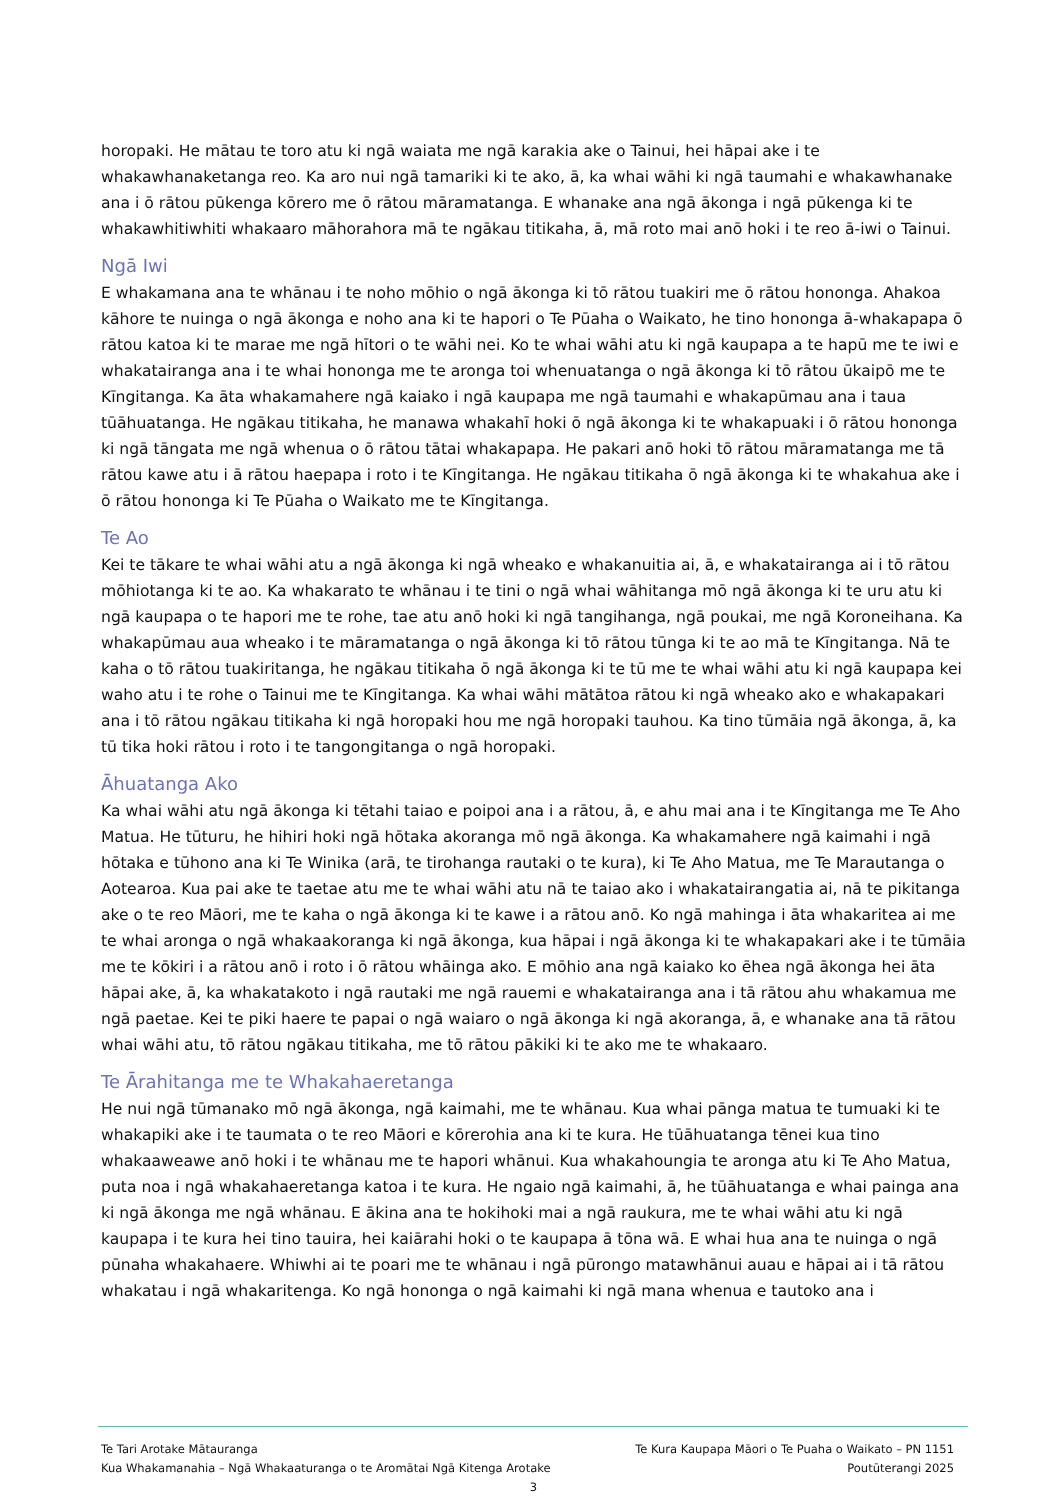horopaki. He mātau te toro atu ki ngā waiata me ngā karakia ake o Tainui, hei hāpai ake i te whakawhanaketanga reo. Ka aro nui ngā tamariki ki te ako, ā, ka whai wāhi ki ngā taumahi e whakawhanake ana i ō rātou pūkenga kōrero me ō rātou māramatanga. E whanake ana ngā ākonga i ngā pūkenga ki te whakawhitiwhiti whakaaro māhorahora mā te ngākau titikaha, ā, mā roto mai anō hoki i te reo ā-iwi o Tainui.
Ngā Iwi
E whakamana ana te whānau i te noho mōhio o ngā ākonga ki tō rātou tuakiri me ō rātou hononga. Ahakoa kāhore te nuinga o ngā ākonga e noho ana ki te hapori o Te Pūaha o Waikato, he tino hononga ā-whakapapa ō rātou katoa ki te marae me ngā hītori o te wāhi nei. Ko te whai wāhi atu ki ngā kaupapa a te hapū me te iwi e whakatairanga ana i te whai hononga me te aronga toi whenuatanga o ngā ākonga ki tō rātou ūkaipō me te Kīngitanga. Ka āta whakamahere ngā kaiako i ngā kaupapa me ngā taumahi e whakapūmau ana i taua tūāhuatanga. He ngākau titikaha, he manawa whakahī hoki ō ngā ākonga ki te whakapuaki i ō rātou hononga ki ngā tāngata me ngā whenua o ō rātou tātai whakapapa. He pakari anō hoki tō rātou māramatanga me tā rātou kawe atu i ā rātou haepapa i roto i te Kīngitanga. He ngākau titikaha ō ngā ākonga ki te whakahua ake i ō rātou hononga ki Te Pūaha o Waikato me te Kīngitanga.
Te Ao
Kei te tākare te whai wāhi atu a ngā ākonga ki ngā wheako e whakanuitia ai, ā, e whakatairanga ai i tō rātou mōhiotanga ki te ao. Ka whakarato te whānau i te tini o ngā whai wāhitanga mō ngā ākonga ki te uru atu ki ngā kaupapa o te hapori me te rohe, tae atu anō hoki ki ngā tangihanga, ngā poukai, me ngā Koroneihana. Ka whakapūmau aua wheako i te māramatanga o ngā ākonga ki tō rātou tūnga ki te ao mā te Kīngitanga. Nā te kaha o tō rātou tuakiritanga, he ngākau titikaha ō ngā ākonga ki te tū me te whai wāhi atu ki ngā kaupapa kei waho atu i te rohe o Tainui me te Kīngitanga. Ka whai wāhi mātātoa rātou ki ngā wheako ako e whakapakari ana i tō rātou ngākau titikaha ki ngā horopaki hou me ngā horopaki tauhou. Ka tino tūmāia ngā ākonga, ā, ka tū tika hoki rātou i roto i te tangongitanga o ngā horopaki.
Āhuatanga Ako
Ka whai wāhi atu ngā ākonga ki tētahi taiao e poipoi ana i a rātou, ā, e ahu mai ana i te Kīngitanga me Te Aho Matua. He tūturu, he hihiri hoki ngā hōtaka akoranga mō ngā ākonga. Ka whakamahere ngā kaimahi i ngā hōtaka e tūhono ana ki Te Winika (arā, te tirohanga rautaki o te kura), ki Te Aho Matua, me Te Marautanga o Aotearoa. Kua pai ake te taetae atu me te whai wāhi atu nā te taiao ako i whakatairangatia ai, nā te pikitanga ake o te reo Māori, me te kaha o ngā ākonga ki te kawe i a rātou anō. Ko ngā mahinga i āta whakaritea ai me te whai aronga o ngā whakaakoranga ki ngā ākonga, kua hāpai i ngā ākonga ki te whakapakari ake i te tūmāia me te kōkiri i a rātou anō i roto i ō rātou whāinga ako. E mōhio ana ngā kaiako ko ēhea ngā ākonga hei āta hāpai ake, ā, ka whakatakoto i ngā rautaki me ngā rauemi e whakatairanga ana i tā rātou ahu whakamua me ngā paetae. Kei te piki haere te papai o ngā waiaro o ngā ākonga ki ngā akoranga, ā, e whanake ana tā rātou whai wāhi atu, tō rātou ngākau titikaha, me tō rātou pākiki ki te ako me te whakaaro.
Te Ārahitanga me te Whakahaeretanga
He nui ngā tūmanako mō ngā ākonga, ngā kaimahi, me te whānau. Kua whai pānga matua te tumuaki ki te whakapiki ake i te taumata o te reo Māori e kōrerohia ana ki te kura. He tūāhuatanga tēnei kua tino whakaaweawe anō hoki i te whānau me te hapori whānui. Kua whakahoungia te aronga atu ki Te Aho Matua, puta noa i ngā whakahaeretanga katoa i te kura. He ngaio ngā kaimahi, ā, he tūāhuatanga e whai painga ana ki ngā ākonga me ngā whānau. E ākina ana te hokihoki mai a ngā raukura, me te whai wāhi atu ki ngā kaupapa i te kura hei tino tauira, hei kaiārahi hoki o te kaupapa ā tōna wā. E whai hua ana te nuinga o ngā pūnaha whakahaere. Whiwhi ai te poari me te whānau i ngā pūrongo matawhānui auau e hāpai ai i tā rātou whakatau i ngā whakaritenga. Ko ngā hononga o ngā kaimahi ki ngā mana whenua e tautoko ana i
Te Tari Arotake Mātauranga Te Kura Kaupapa Māori o Te Puaha o Waikato – PN 1151
Kua Whakamanahia – Ngā Whakaaturanga o te Aromātai Ngā Kitenga Arotake Poutūterangi 2025
3